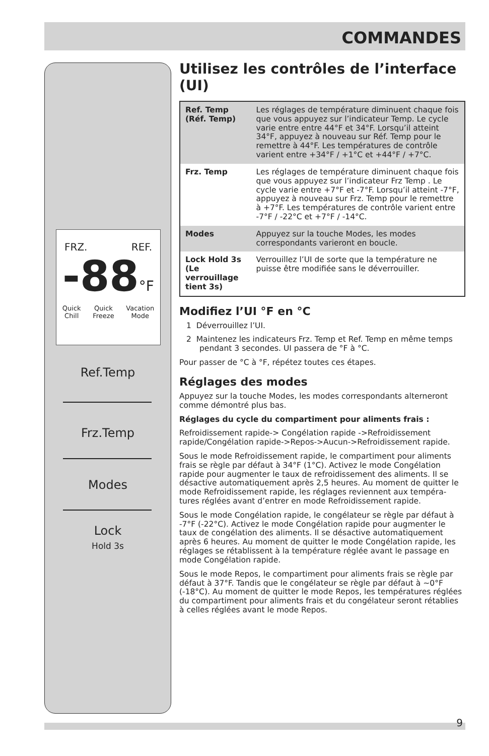COMMANDES
FRZ. REF.
-88°F
Quick
Chill Quick
Freeze Vacation
Mode
Ref.Temp
Frz.Temp
Modes
Lock
Hold 3s
Utilisez les contrôles de l’interface (UI)
| Ref. Temp (Réf. Temp) | Les réglages de température diminuent chaque fois que vous appuyez sur l’indicateur Temp. Le cycle varie entre entre 44°F et 34°F. Lorsqu’il atteint 34°F, appuyez à nouveau sur Réf. Temp pour le remettre à 44°F. Les températures de contrôle varient entre +34°F / +1°C et +44°F / +7°C. |
| Frz. Temp | Les réglages de température diminuent chaque fois que vous appuyez sur l’indicateur Frz Temp . Le cycle varie entre +7°F et -7°F. Lorsqu’il atteint -7°F, appuyez à nouveau sur Frz. Temp pour le remettre à +7°F. Les températures de contrôle varient entre -7°F / -22°C et +7°F / -14°C. |
| Modes | Appuyez sur la touche Modes, les modes correspondants varieront en boucle. |
| Lock Hold 3s (Le verrouillage tient 3s) | Verrouillez l’UI de sorte que la température ne puisse être modifiée sans le déverrouiller. |
Modifiez l’UI °F en °C
1 Déverrouillez l’UI.
2 Maintenez les indicateurs Frz. Temp et Ref. Temp en même temps pendant 3 secondes. UI passera de °F à °C.
Pour passer de °C à °F, répétez toutes ces étapes.
Réglages des modes
Appuyez sur la touche Modes, les modes correspondants alterneront comme démontré plus bas.
Réglages du cycle du compartiment pour aliments frais :
Refroidissement rapide-> Congélation rapide ->Refroidissement rapide/Congélation rapide->Repos->Aucun->Refroidissement rapide.
Sous le mode Refroidissement rapide, le compartiment pour aliments frais se règle par défaut à 34°F (1°C). Activez le mode Congélation rapide pour augmenter le taux de refroidissement des aliments. Il se désactive automatiquement après 2,5 heures. Au moment de quitter le mode Refroidissement rapide, les réglages reviennent aux tempéra-tures réglées avant d’entrer en mode Refroidissement rapide.
Sous le mode Congélation rapide, le congélateur se règle par défaut à -7°F (-22°C). Activez le mode Congélation rapide pour augmenter le taux de congélation des aliments. Il se désactive automatiquement après 6 heures. Au moment de quitter le mode Congélation rapide, les réglages se rétablissent à la température réglée avant le passage en mode Congélation rapide.
Sous le mode Repos, le compartiment pour aliments frais se règle par défaut à 37°F. Tandis que le congélateur se règle par défaut à ~0°F (-18°C). Au moment de quitter le mode Repos, les températures réglées du compartiment pour aliments frais et du congélateur seront rétablies à celles réglées avant le mode Repos.
9